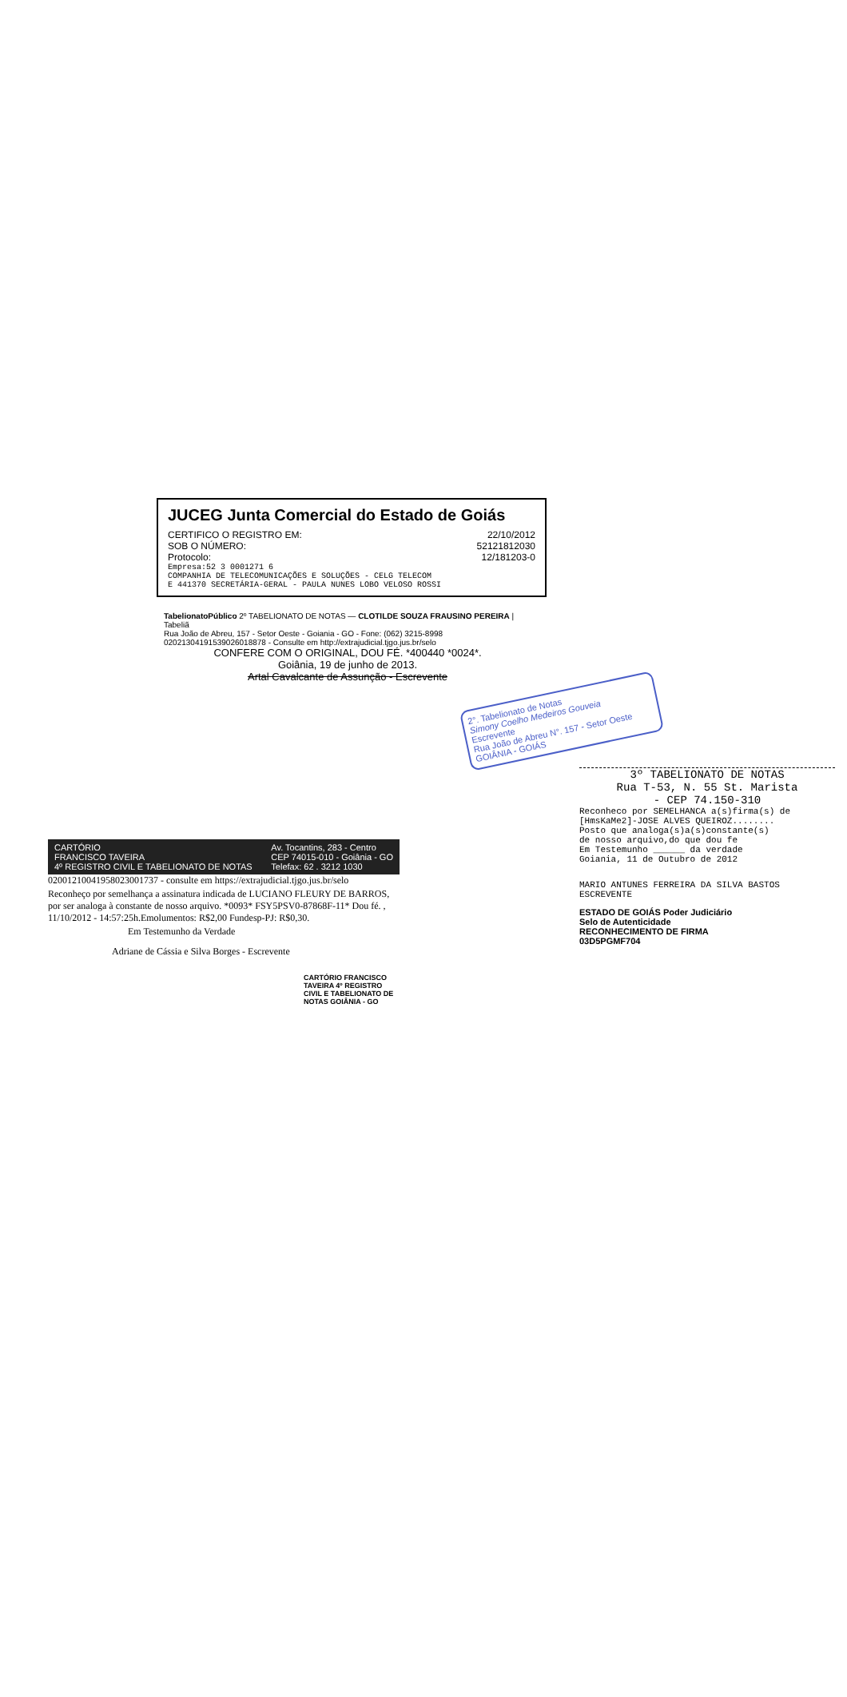JUCEG Junta Comercial do Estado de Goiás
CERTIFICO O REGISTRO EM: 22/10/2012
SOB O NÚMERO: 52121812030
Protocolo: 12/181203-0
Empresa:52 3 0001271 6
COMPANHIA DE TELECOMUNICAÇÕES E SOLUÇÕES - CELG TELECOM
E 441370 SECRETÁRIA-GERAL - PAULA NUNES LOBO VELOSO ROSSI
TabelionatoPúblico 2º TABELIONATO DE NOTAS — CLOTILDE SOUZA FRAUSINO PEREIRA | Tabeliã
Rua João de Abreu, 157 - Setor Oeste - Goiania - GO - Fone: (062) 3215-8998
02021304191539026018878 - Consulte em http://extrajudicial.tjgo.jus.br/selo
CONFERE COM O ORIGINAL, DOU FÉ. *400440 *0024*.
Goiânia, 19 de junho de 2013.
Artal Cavalcante de Assunção - Escrevente
2°. Tabelionato de Notas
Simony Coelho Medeiros Gouveia
Escrevente
Rua João de Abreu N°. 157 - Setor Oeste
GOIÂNIA - GOIÁS
CARTÓRIO
FRANCISCO TAVEIRA
4º REGISTRO CIVIL E TABELIONATO DE NOTAS Av. Tocantins, 283 - Centro
CEP 74015-010 - Goiânia - GO
Telefax: 62 . 3212 1030
02001210041958023001737 - consulte em https://extrajudicial.tjgo.jus.br/selo
Reconheço por semelhança a assinatura indicada de LUCIANO FLEURY DE BARROS, por ser analoga à constante de nosso arquivo. *0093* FSY5PSV0-87868F-11* Dou fé. , 11/10/2012 - 14:57:25h.Emolumentos: R$2,00 Fundesp-PJ: R$0,30.
Em Testemunho da Verdade
Adriane de Cássia e Silva Borges - Escrevente
CARTÓRIO FRANCISCO TAVEIRA 4º REGISTRO CIVIL E TABELIONATO DE NOTAS GOIÂNIA - GO
3º TABELIONATO DE NOTAS
Rua T-53, N. 55 St. Marista
- CEP 74.150-310
Reconheco por SEMELHANCA a(s)firma(s) de
[HmsKaMe2]-JOSE ALVES QUEIROZ........
Posto que analoga(s)a(s)constante(s)
de nosso arquivo,do que dou fe
Em Testemunho ______ da verdade
Goiania, 11 de Outubro de 2012
MARIO ANTUNES FERREIRA DA SILVA BASTOS
ESCREVENTE
ESTADO DE GOIÁS Poder Judiciário
Selo de Autenticidade
RECONHECIMENTO DE FIRMA
03D5PGMF704